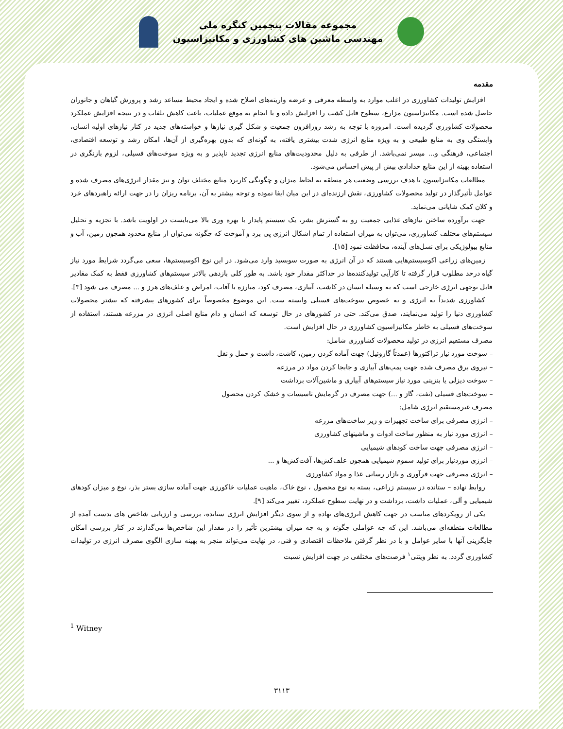مجموعه مقالات پنجمین کنگره ملی
مهندسی ماشین های کشاورزی و مکانیزاسیون
مقدمه
افزایش تولیدات کشاورزی در اغلب موارد به واسطه معرفی و عرضه واریته‌های اصلاح شده و ایجاد محیط مساعد رشد و پرورش گیاهان و جانوران حاصل شده است. مکانیزاسیون مزارع، سطوح قابل کشت را افزایش داده و با انجام به موقع عملیات، باعث کاهش تلفات و در نتیجه افزایش عملکرد محصولات کشاورزی گردیده است. امروزه با توجه به رشد روزافزون جمعیت و شکل گیری نیازها و خواسته‌های جدید در کنار نیازهای اولیه انسان، وابستگی وی به منابع طبیعی و به ویژه منابع انرژی شدت بیشتری یافته، به گونه‌ای که بدون بهره‌گیری از آن‌ها، امکان رشد و توسعه اقتصادی، اجتماعی، فرهنگی و... میسر نمی‌باشد. از طرفی به دلیل محدودیت‌های منابع انرژی تجدید ناپذیر و به ویژه سوخت‌های فسیلی، لزوم بازنگری در استفاده بهینه از این منابع خدادادی بیش از پیش احساس می‌شود.
مطالعات مکانیزاسیون با هدف بررسی وضعیت هر منطقه به لحاظ میزان و چگونگی کاربرد منابع مختلف توان و نیز مقدار انرژی‌های مصرف شده و عوامل تأثیرگذار در تولید محصولات کشاورزی، نقش ارزنده‌ای در این میان ایفا نموده و توجه بیشتر به آن، برنامه ریزان را در جهت ارائه راهبردهای خرد و کلان کمک شایانی می‌نماید.
جهت برآورده ساختن نیازهای غذایی جمعیت رو به گسترش بشر، یک سیستم پایدار با بهره وری بالا می‌بایست در اولویت باشد. با تجزیه و تحلیل سیستم‌های مختلف کشاورزی، می‌توان به میزان استفاده از تمام اشکال انرژی پی برد و آموخت که چگونه می‌توان از منابع محدود همچون زمین، آب و منابع بیولوژیکی برای نسل‌های آینده، محافظت نمود [۱۵].
زمین‌های زراعی اکوسیستم‌هایی هستند که در آن انرژی به صورت سوبسید وارد می‌شود. در این نوع اکوسیستم‌ها، سعی می‌گردد شرایط مورد نیاز گیاه درحد مطلوب قرار گرفته تا کارآیی تولیدکننده‌ها در حداکثر مقدار خود باشد. به طور کلی بازدهی بالاتر سیستم‌های کشاورزی فقط به کمک مقادیر قابل توجهی انرژی خارجی است که به وسیله انسان در کاشت، آبیاری، مصرف کود، مبارزه با آفات، امراض و علف‌های هرز و ... مصرف می شود [۳].
کشاورزی شدیداً به انرژی و به خصوص سوخت‌های فسیلی وابسته ست. این موضوع مخصوصاً برای کشورهای پیشرفته که بیشتر محصولات کشاورزی دنیا را تولید می‌نمایند، صدق می‌کند. حتی در کشورهای در حال توسعه که انسان و دام منابع اصلی انرژی در مزرعه هستند، استفاده از سوخت‌های فسیلی به خاطر مکانیزاسیون کشاورزی در حال افزایش است.
مصرف مستقیم انرژی در تولید محصولات کشاورزی شامل:
– سوخت مورد نیاز تراکتورها (عمدتاً گازوئیل) جهت آماده کردن زمین، کاشت، داشت و حمل و نقل
– نیروی برق مصرف شده جهت پمپ‌های آبیاری و جابجا کردن مواد در مرزعه
– سوخت دیزلی یا بنزینی مورد نیاز سیستم‌های آبیاری و ماشین‌آلات برداشت
– سوخت‌های فسیلی (نفت، گاز و ...) جهت مصرف در گرمایش تاسیسات و خشک کردن محصول
مصرف غیرمستقیم انرژی شامل:
– انرژی مصرفی برای ساخت تجهیزات و زیر ساخت‌های مزرعه
– انرژی مورد نیاز به منظور ساخت ادوات و ماشینهای کشاورزی
– انرژی مصرفی جهت ساخت کودهای شیمیایی
– انرژی موردنیاز برای تولید سموم شیمیایی همچون علف‌کش‌ها، آفت‌کش‌ها و ...
– انرژی مصرفی جهت فرآوری و بازار رسانی غذا و مواد کشاورزی
روابط نهاده – ستانده در سیستم زراعی، بسته به نوع محصول ، نوع خاک، ماهیت عملیات خاکورزی جهت آماده سازی بستر بذر، نوع و میزان کودهای شیمیایی و آلی، عملیات داشت، برداشت و در نهایت سطوح عملکرد، تغییر می‌کند [۹].
یکی از رویکردهای مناسب در جهت کاهش انرژی‌های نهاده و از سوی دیگر افزایش انرژی ستانده، بررسی و ارزیابی شاخص های بدست آمده از مطالعات منطقه‌ای می‌باشد. این که چه عواملی چگونه و به چه میزان بیشترین تأثیر را در مقدار این شاخص‌ها می‌گذارند در کنار بررسی امکان جایگزینی آنها با سایر عوامل و با در نظر گرفتن ملاحظات اقتصادی و فنی، در نهایت می‌تواند منجر به بهینه سازی الگوی مصرف انرژی در تولیدات کشاورزی گردد. به نظر ویتنی<sup>۱</sup> فرصت‌های مختلفی در جهت افزایش نسبت
<sup>1</sup> Witney
۳۱۱۳